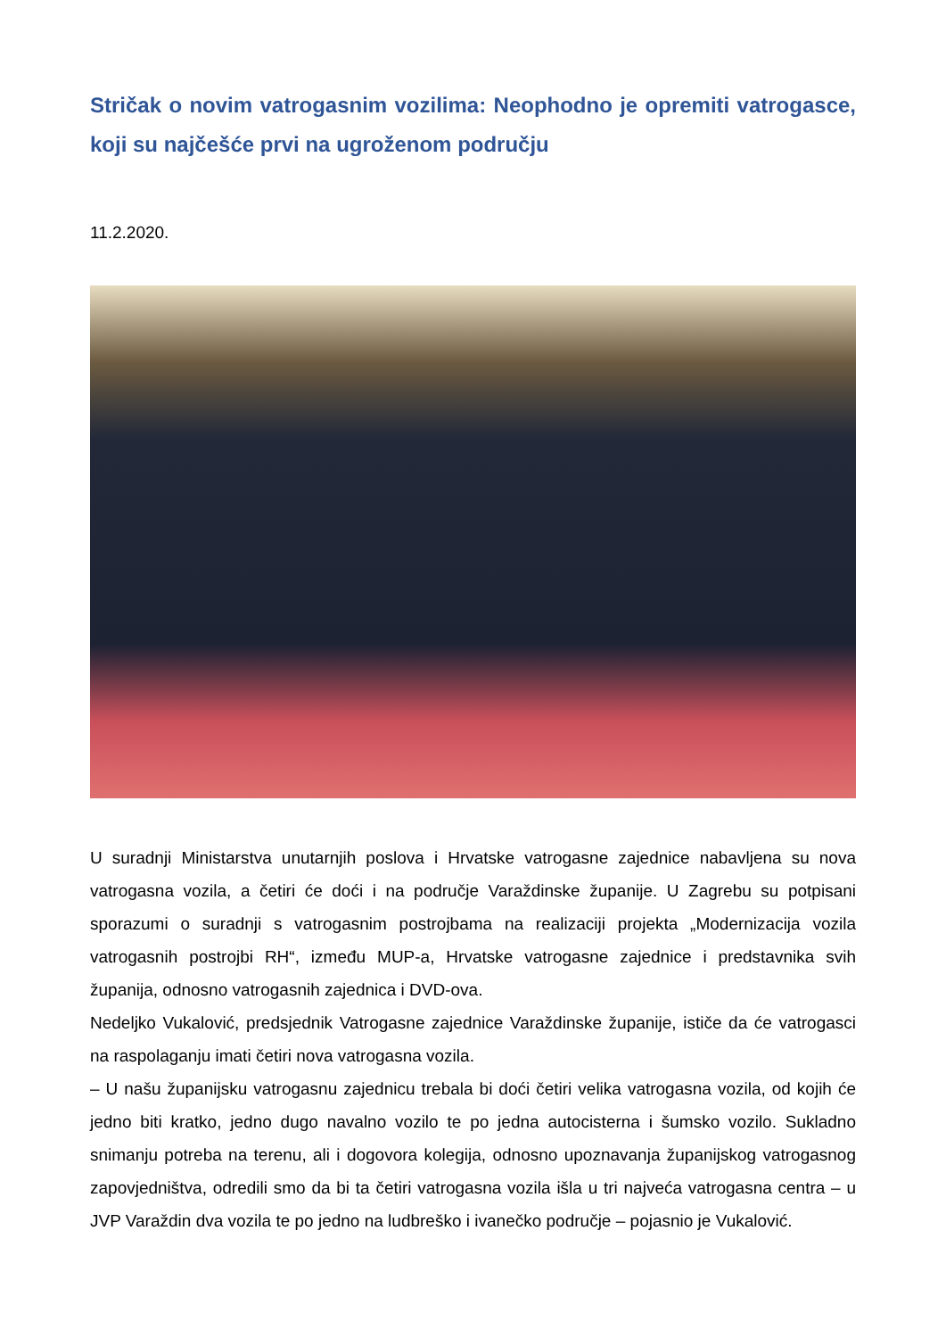Stričak o novim vatrogasnim vozilima: Neophodno je opremiti vatrogasce, koji su najčešće prvi na ugroženom području
11.2.2020.
U suradnji Ministarstva unutarnjih poslova i Hrvatske vatrogasne zajednice nabavljena su nova vatrogasna vozila, a četiri će doći i na područje Varaždinske županije. U Zagrebu su potpisani sporazumi o suradnji s vatrogasnim postrojbama na realizaciji projekta „Modernizacija vozila vatrogasnih postrojbi RH“, između MUP-a, Hrvatske vatrogasne zajednice i predstavnika svih županija, odnosno vatrogasnih zajednica i DVD-ova.
Nedeljko Vukalović, predsjednik Vatrogasne zajednice Varaždinske županije, ističe da će vatrogasci na raspolaganju imati četiri nova vatrogasna vozila.
– U našu županijsku vatrogasnu zajednicu trebala bi doći četiri velika vatrogasna vozila, od kojih će jedno biti kratko, jedno dugo navalno vozilo te po jedna autocisterna i šumsko vozilo. Sukladno snimanju potreba na terenu, ali i dogovora kolegija, odnosno upoznavanja županijskog vatrogasnog zapovjedništva, odredili smo da bi ta četiri vatrogasna vozila išla u tri najveća vatrogasna centra – u JVP Varaždin dva vozila te po jedno na ludbreško i ivanečko područje – pojasnio je Vukalović.